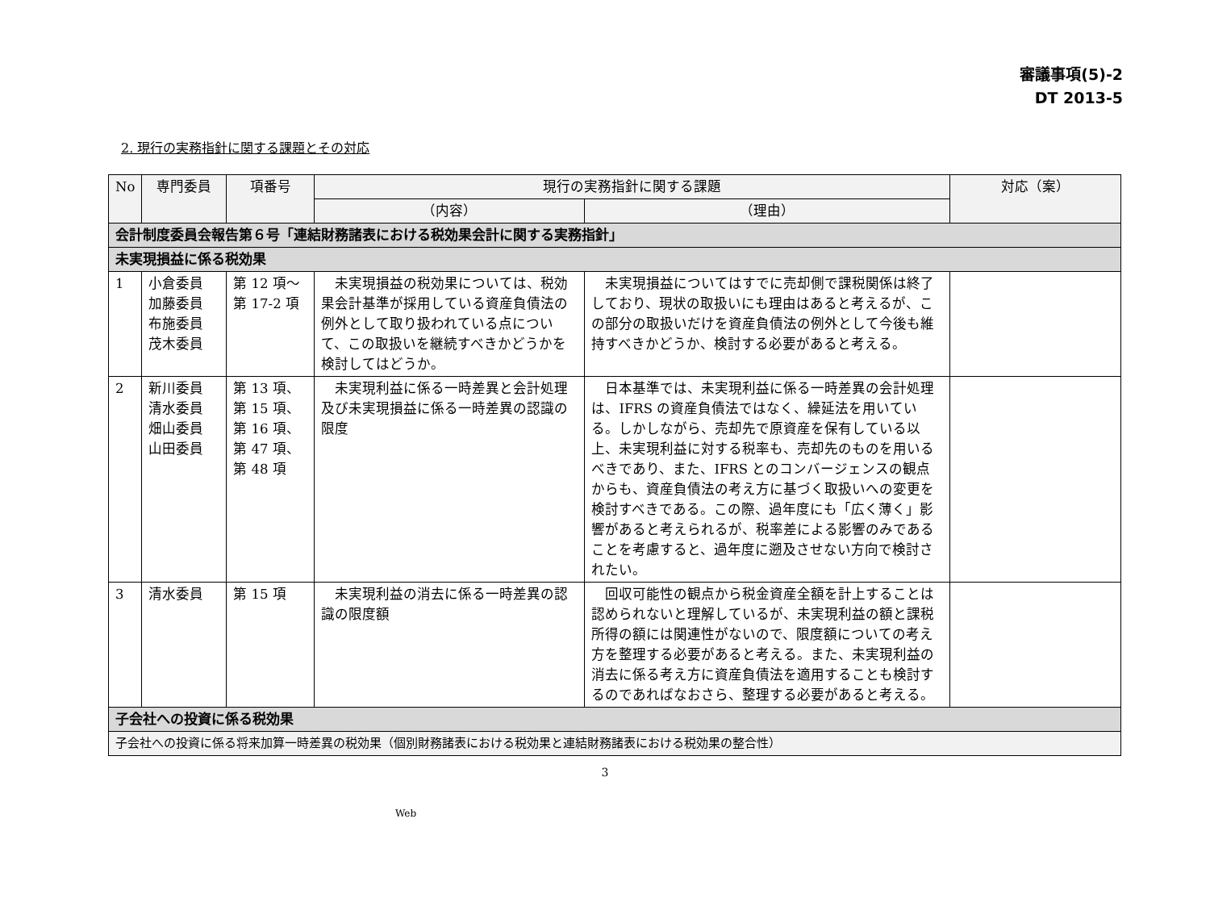審議事項(5)-2
DT 2013-5
2. 現行の実務指針に関する課題とその対応
| No | 専門委員 | 項番号 | 現行の実務指針に関する課題 | | 対応（案） |
| --- | --- | --- | --- | --- | --- |
| | | | （内容） | （理由） | |
| 会計制度委員会報告第６号「連結財務諸表における税効果会計に関する実務指針」 | | | | | |
| 未実現損益に係る税効果 | | | | | |
| 1 | 小倉委員 加藤委員 布施委員 茂木委員 | 第 12 項～ 第 17-2 項 | 未実現損益の税効果については、税効果会計基準が採用している資産負債法の例外として取り扱われている点について、この取扱いを継続すべきかどうかを検討してはどうか。 | 未実現損益についてはすでに売却側で課税関係は終了しており、現状の取扱いにも理由はあると考えるが、この部分の取扱いだけを資産負債法の例外として今後も維持すべきかどうか、検討する必要があると考える。 | |
| 2 | 新川委員 清水委員 畑山委員 山田委員 | 第 13 項、 第 15 項、 第 16 項、 第 47 項、 第 48 項 | 未実現利益に係る一時差異と会計処理及び未実現損益に係る一時差異の認識の限度 | 日本基準では、未実現利益に係る一時差異の会計処理は、IFRS の資産負債法ではなく、繰延法を用いている。しかしながら、売却先で原資産を保有している以上、未実現利益に対する税率も、売却先のものを用いるべきであり、また、IFRS とのコンバージェンスの観点からも、資産負債法の考え方に基づく取扱いへの変更を検討すべきである。この際、過年度にも「広く薄く」影響があると考えられるが、税率差による影響のみであることを考慮すると、過年度に遡及させない方向で検討されたい。 | |
| 3 | 清水委員 | 第 15 項 | 未実現利益の消去に係る一時差異の認識の限度額 | 回収可能性の観点から税金資産全額を計上することは認められないと理解しているが、未実現利益の額と課税所得の額には関連性がないので、限度額についての考え方を整理する必要があると考える。また、未実現利益の消去に係る考え方に資産負債法を適用することも検討するのであればなおさら、整理する必要があると考える。 | |
| 子会社への投資に係る税効果 | | | | | |
| 子会社への投資に係る将来加算一時差異の税効果（個別財務諸表における税効果と連結財務諸表における税効果の整合性） | | | | | |
3
Web